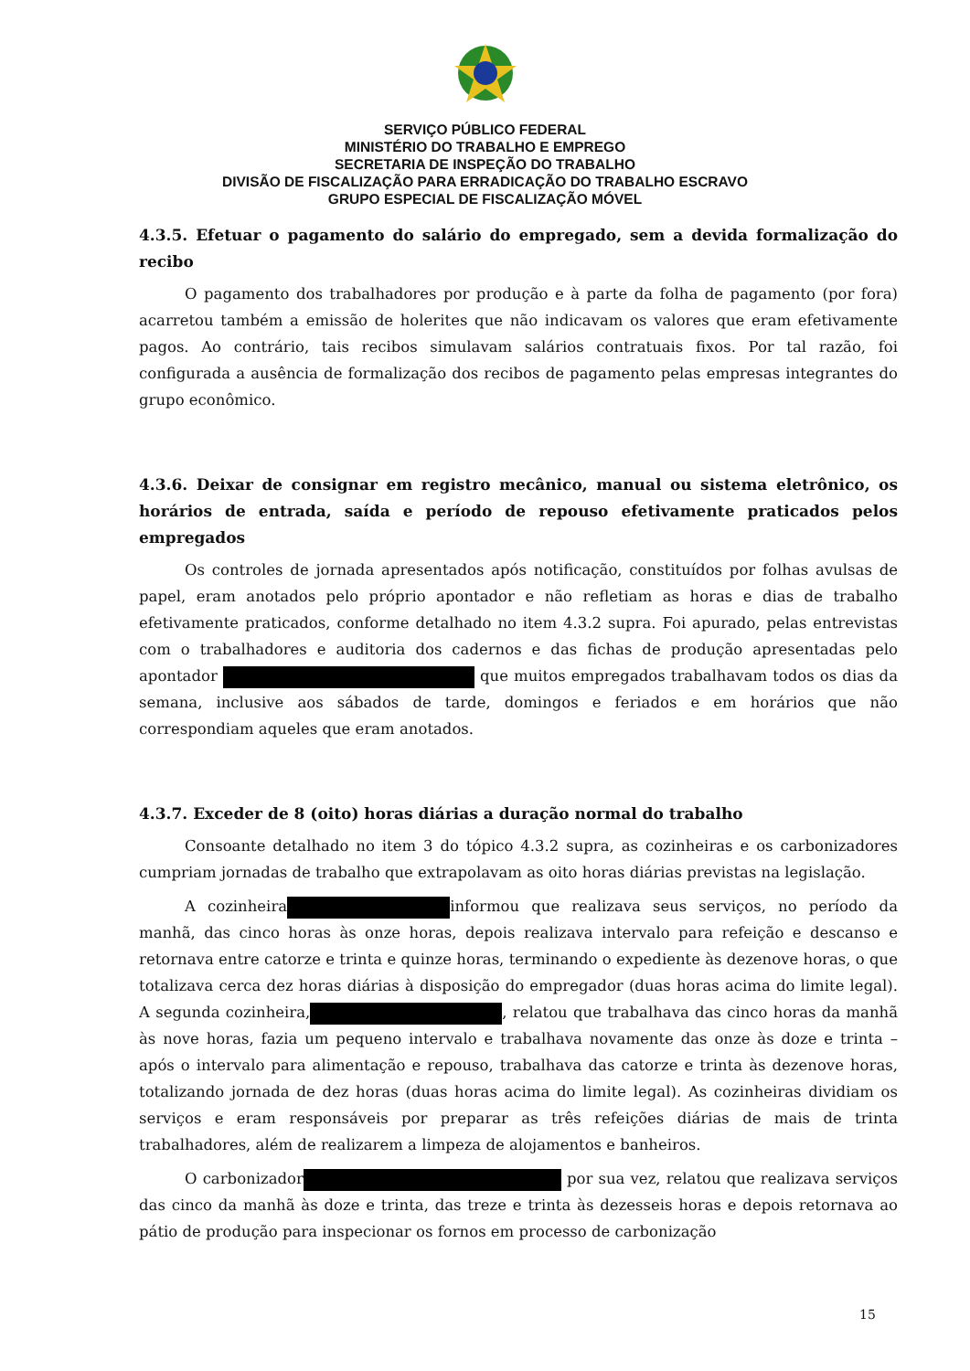SERVIÇO PÚBLICO FEDERAL
MINISTÉRIO DO TRABALHO E EMPREGO
SECRETARIA DE INSPEÇÃO DO TRABALHO
DIVISÃO DE FISCALIZAÇÃO PARA ERRADICAÇÃO DO TRABALHO ESCRAVO
GRUPO ESPECIAL DE FISCALIZAÇÃO MÓVEL
4.3.5. Efetuar o pagamento do salário do empregado, sem a devida formalização do recibo
O pagamento dos trabalhadores por produção e à parte da folha de pagamento (por fora) acarretou também a emissão de holerites que não indicavam os valores que eram efetivamente pagos. Ao contrário, tais recibos simulavam salários contratuais fixos. Por tal razão, foi configurada a ausência de formalização dos recibos de pagamento pelas empresas integrantes do grupo econômico.
4.3.6. Deixar de consignar em registro mecânico, manual ou sistema eletrônico, os horários de entrada, saída e período de repouso efetivamente praticados pelos empregados
Os controles de jornada apresentados após notificação, constituídos por folhas avulsas de papel, eram anotados pelo próprio apontador e não refletiam as horas e dias de trabalho efetivamente praticados, conforme detalhado no item 4.3.2 supra. Foi apurado, pelas entrevistas com o trabalhadores e auditoria dos cadernos e das fichas de produção apresentadas pelo apontador que muitos empregados trabalhavam todos os dias da semana, inclusive aos sábados de tarde, domingos e feriados e em horários que não correspondiam aqueles que eram anotados.
4.3.7. Exceder de 8 (oito) horas diárias a duração normal do trabalho
Consoante detalhado no item 3 do tópico 4.3.2 supra, as cozinheiras e os carbonizadores cumpriam jornadas de trabalho que extrapolavam as oito horas diárias previstas na legislação.
A cozinheira informou que realizava seus serviços, no período da manhã, das cinco horas às onze horas, depois realizava intervalo para refeição e descanso e retornava entre catorze e trinta e quinze horas, terminando o expediente às dezenove horas, o que totalizava cerca dez horas diárias à disposição do empregador (duas horas acima do limite legal). A segunda cozinheira, , relatou que trabalhava das cinco horas da manhã às nove horas, fazia um pequeno intervalo e trabalhava novamente das onze às doze e trinta – após o intervalo para alimentação e repouso, trabalhava das catorze e trinta às dezenove horas, totalizando jornada de dez horas (duas horas acima do limite legal). As cozinheiras dividiam os serviços e eram responsáveis por preparar as três refeições diárias de mais de trinta trabalhadores, além de realizarem a limpeza de alojamentos e banheiros.
O carbonizador por sua vez, relatou que realizava serviços das cinco da manhã às doze e trinta, das treze e trinta às dezesseis horas e depois retornava ao pátio de produção para inspecionar os fornos em processo de carbonização
15